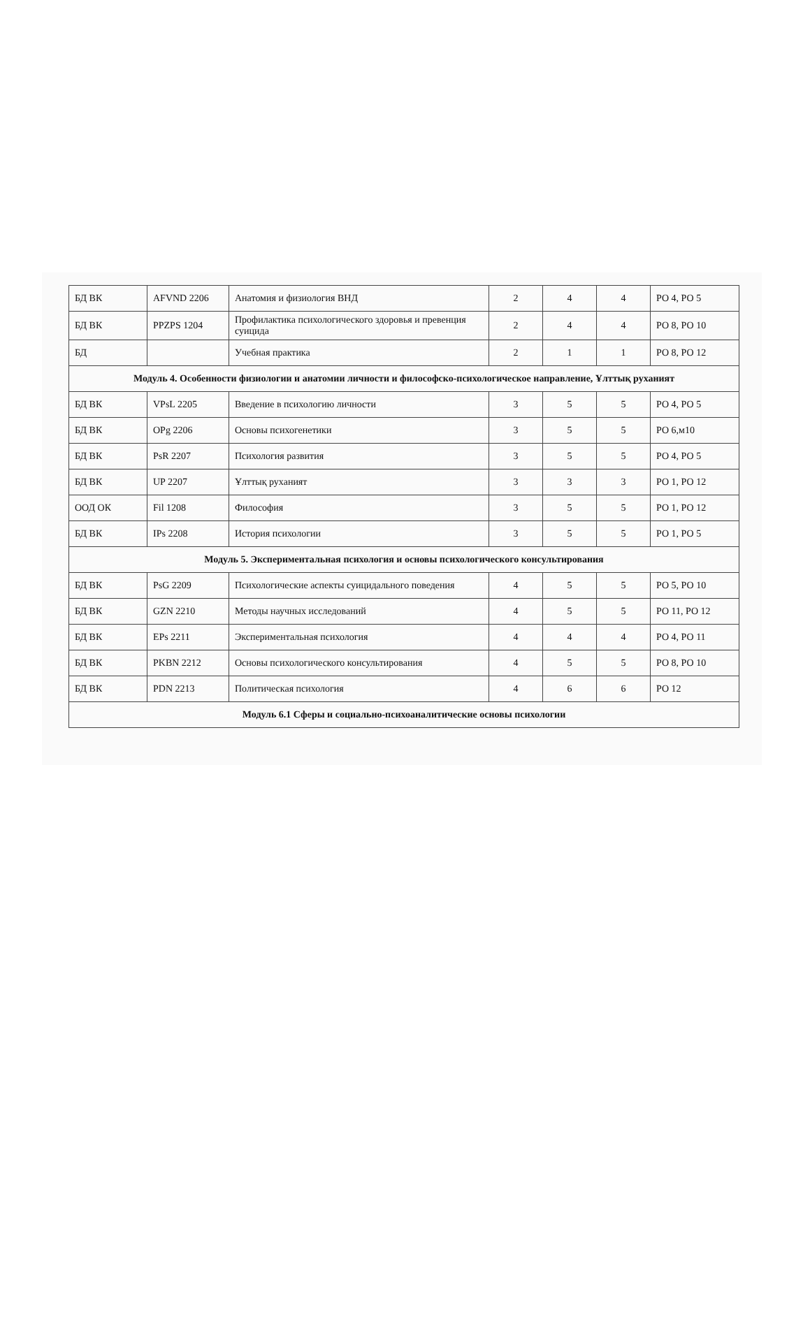| БД ВК | AFVND 2206 | Анатомия и физиология ВНД | 2 | 4 | 4 | РО 4, РО 5 |
| БД ВК | PPZPS 1204 | Профилактика психологического здоровья и превенция суицида | 2 | 4 | 4 | РО 8, РО 10 |
| БД | | Учебная практика | 2 | 1 | 1 | РО 8, РО 12 |
| Модуль 4. Особенности физиологии и анатомии личности и философско-психологическое направление, Ұлттық руханият | | | | | | |
| БД ВК | VPsL 2205 | Введение в психологию личности | 3 | 5 | 5 | РО 4, РО 5 |
| БД ВК | OPg 2206 | Основы психогенетики | 3 | 5 | 5 | РО 6,м10 |
| БД ВК | PsR 2207 | Психология развития | 3 | 5 | 5 | РО 4, РО 5 |
| БД ВК | UP 2207 | Ұлттық руханият | 3 | 3 | 3 | РО 1, РО 12 |
| ООД ОК | Fil 1208 | Философия | 3 | 5 | 5 | РО 1, РО 12 |
| БД ВК | IPs 2208 | История психологии | 3 | 5 | 5 | РО 1, РО 5 |
| Модуль 5. Экспериментальная психология и основы психологического консультирования | | | | | | |
| БД ВК | PsG 2209 | Психологические аспекты суицидального поведения | 4 | 5 | 5 | РО 5, РО 10 |
| БД ВК | GZN 2210 | Методы научных исследований | 4 | 5 | 5 | РО 11, РО 12 |
| БД ВК | EPs 2211 | Экспериментальная психология | 4 | 4 | 4 | РО 4, РО 11 |
| БД ВК | PKBN 2212 | Основы психологического консультирования | 4 | 5 | 5 | РО 8, РО 10 |
| БД ВК | PDN 2213 | Политическая психология | 4 | 6 | 6 | РО 12 |
| Модуль 6.1 Сферы и социально-психоаналитические основы психологии | | | | | | |